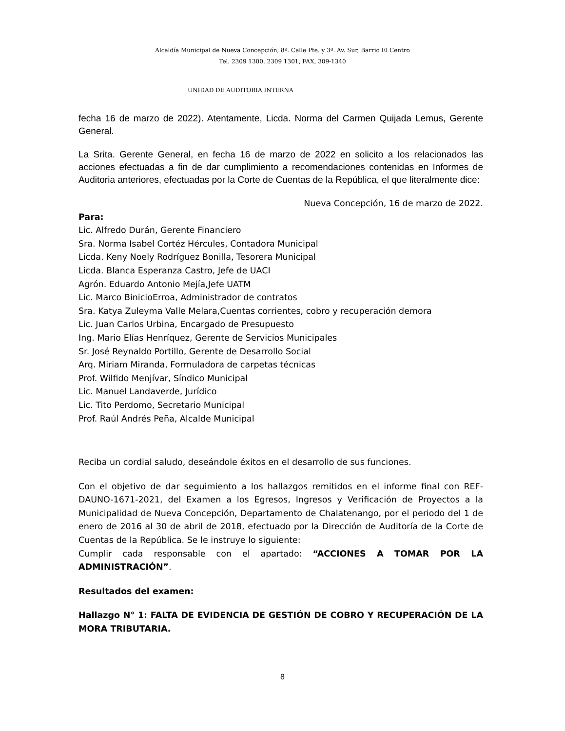Alcaldía Municipal de Nueva Concepción, 8ª. Calle Pte. y 3ª. Av. Sur, Barrio El Centro
Tel. 2309 1300, 2309 1301, FAX, 309-1340
UNIDAD DE AUDITORIA INTERNA
fecha 16 de marzo de 2022). Atentamente, Licda. Norma del Carmen Quijada Lemus, Gerente General.
La Srita. Gerente General, en fecha 16 de marzo de 2022 en solicito a los relacionados las acciones efectuadas a fin de dar cumplimiento a recomendaciones contenidas en Informes de Auditoria anteriores, efectuadas por la Corte de Cuentas de la República, el que literalmente dice:
Nueva Concepción, 16 de marzo de 2022.
Para:
Lic. Alfredo Durán, Gerente Financiero
Sra. Norma Isabel Cortéz Hércules, Contadora Municipal
Licda. Keny Noely Rodríguez Bonilla, Tesorera Municipal
Licda. Blanca Esperanza Castro, Jefe de UACI
Agrón. Eduardo Antonio Mejía,Jefe UATM
Lic. Marco BinicioErroa, Administrador de contratos
Sra. Katya Zuleyma Valle Melara,Cuentas corrientes, cobro y recuperación demora
Lic. Juan Carlos Urbina, Encargado de Presupuesto
Ing. Mario Elías Henríquez, Gerente de Servicios Municipales
Sr. José Reynaldo Portillo, Gerente de Desarrollo Social
Arq. Miriam Miranda, Formuladora de carpetas técnicas
Prof. Wilfido Menjívar, Síndico Municipal
Lic. Manuel Landaverde, Jurídico
Lic. Tito Perdomo, Secretario Municipal
Prof. Raúl Andrés Peña, Alcalde Municipal
Reciba un cordial saludo, deseándole éxitos en el desarrollo de sus funciones.
Con el objetivo de dar seguimiento a los hallazgos remitidos en el informe final con REF-DAUNO-1671-2021, del Examen a los Egresos, Ingresos y Verificación de Proyectos a la Municipalidad de Nueva Concepción, Departamento de Chalatenango, por el periodo del 1 de enero de 2016 al 30 de abril de 2018, efectuado por la Dirección de Auditoría de la Corte de Cuentas de la República. Se le instruye lo siguiente:
Cumplir cada responsable con el apartado: “ACCIONES A TOMAR POR LA ADMINISTRACIÓN”.
Resultados del examen:
Hallazgo N° 1: FALTA DE EVIDENCIA DE GESTIÓN DE COBRO Y RECUPERACIÓN DE LA MORA TRIBUTARIA.
8